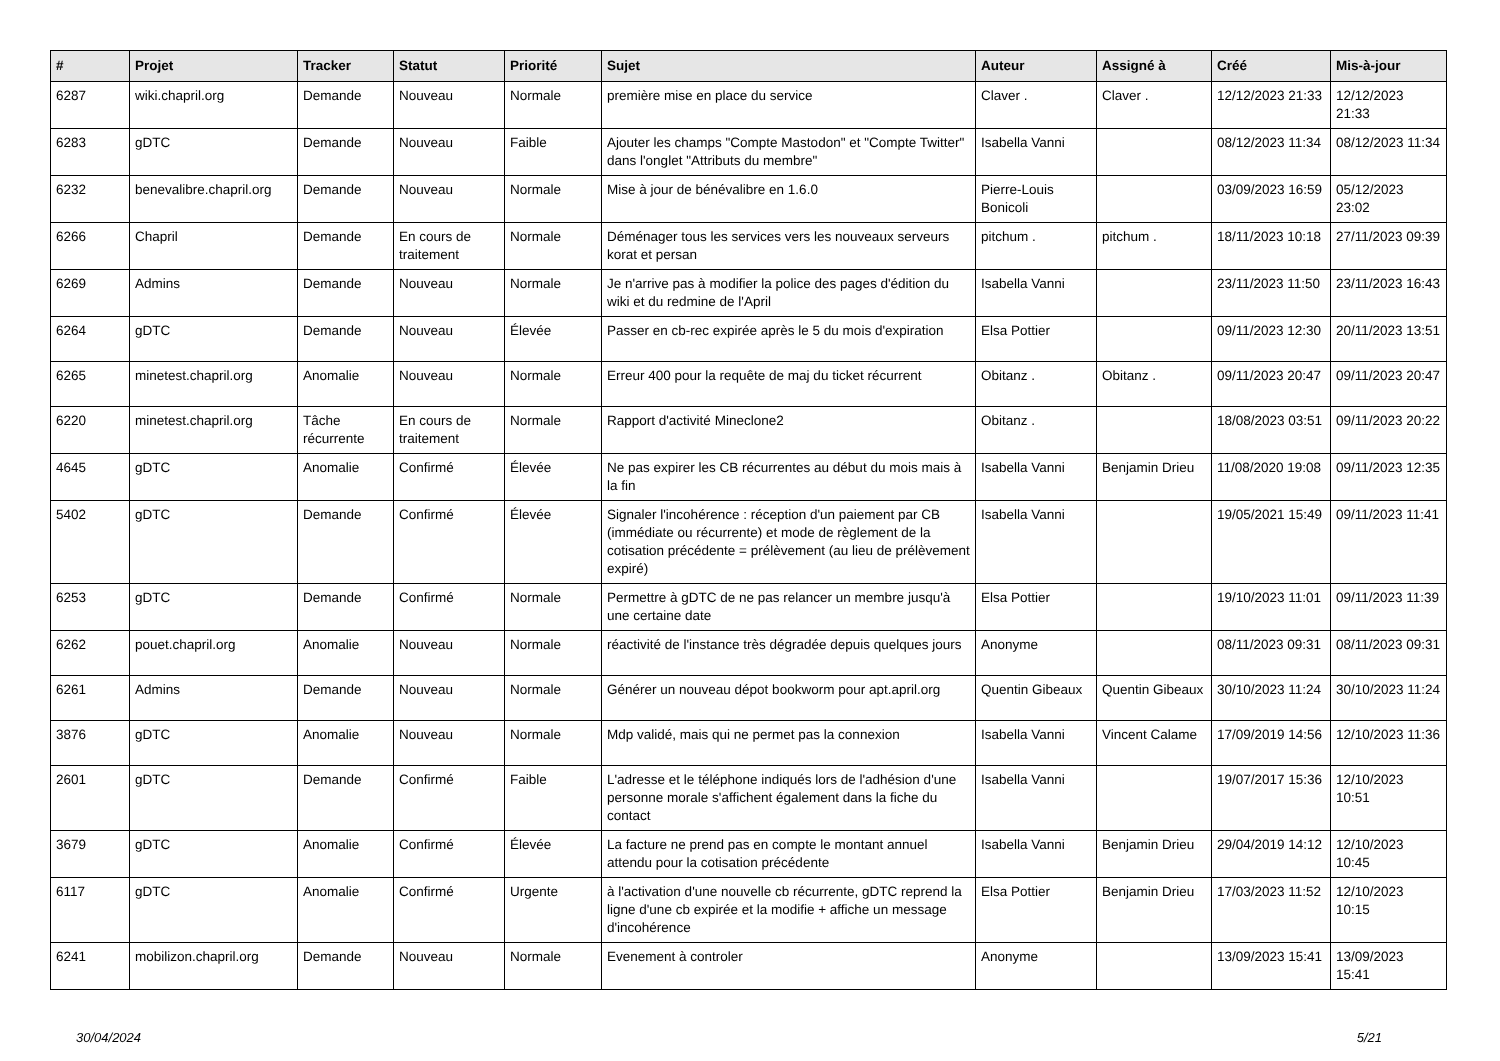| # | Projet | Tracker | Statut | Priorité | Sujet | Auteur | Assigné à | Créé | Mis-à-jour |
| --- | --- | --- | --- | --- | --- | --- | --- | --- | --- |
| 6287 | wiki.chapril.org | Demande | Nouveau | Normale | première mise en place du service | Claver . | Claver . | 12/12/2023 21:33 | 12/12/2023 21:33 |
| 6283 | gDTC | Demande | Nouveau | Faible | Ajouter les champs "Compte Mastodon" et "Compte Twitter" dans l'onglet "Attributs du membre" | Isabella Vanni | | 08/12/2023 11:34 | 08/12/2023 11:34 |
| 6232 | benevalibre.chapril.org | Demande | Nouveau | Normale | Mise à jour de bénévalibre en 1.6.0 | Pierre-Louis Bonicoli | | 03/09/2023 16:59 | 05/12/2023 23:02 |
| 6266 | Chapril | Demande | En cours de traitement | Normale | Déménager tous les services vers les nouveaux serveurs korat et persan | pitchum . | pitchum . | 18/11/2023 10:18 | 27/11/2023 09:39 |
| 6269 | Admins | Demande | Nouveau | Normale | Je n'arrive pas à modifier la police des pages d'édition du wiki et du redmine de l'April | Isabella Vanni | | 23/11/2023 11:50 | 23/11/2023 16:43 |
| 6264 | gDTC | Demande | Nouveau | Élevée | Passer en cb-rec expirée après le 5 du mois d'expiration | Elsa Pottier | | 09/11/2023 12:30 | 20/11/2023 13:51 |
| 6265 | minetest.chapril.org | Anomalie | Nouveau | Normale | Erreur 400 pour la requête de maj du ticket récurrent | Obitanz . | Obitanz . | 09/11/2023 20:47 | 09/11/2023 20:47 |
| 6220 | minetest.chapril.org | Tâche récurrente | En cours de traitement | Normale | Rapport d'activité Mineclone2 | Obitanz . | | 18/08/2023 03:51 | 09/11/2023 20:22 |
| 4645 | gDTC | Anomalie | Confirmé | Élevée | Ne pas expirer les CB récurrentes au début du mois mais à la fin | Isabella Vanni | Benjamin Drieu | 11/08/2020 19:08 | 09/11/2023 12:35 |
| 5402 | gDTC | Demande | Confirmé | Élevée | Signaler l'incohérence : réception d'un paiement par CB (immédiate ou récurrente) et mode de règlement de la cotisation précédente = prélèvement (au lieu de prélèvement expiré) | Isabella Vanni | | 19/05/2021 15:49 | 09/11/2023 11:41 |
| 6253 | gDTC | Demande | Confirmé | Normale | Permettre à gDTC de ne pas relancer un membre jusqu'à une certaine date | Elsa Pottier | | 19/10/2023 11:01 | 09/11/2023 11:39 |
| 6262 | pouet.chapril.org | Anomalie | Nouveau | Normale | réactivité de l'instance très dégradée depuis quelques jours | Anonyme | | 08/11/2023 09:31 | 08/11/2023 09:31 |
| 6261 | Admins | Demande | Nouveau | Normale | Générer un nouveau dépot bookworm pour apt.april.org | Quentin Gibeaux | Quentin Gibeaux | 30/10/2023 11:24 | 30/10/2023 11:24 |
| 3876 | gDTC | Anomalie | Nouveau | Normale | Mdp validé, mais qui ne permet pas la connexion | Isabella Vanni | Vincent Calame | 17/09/2019 14:56 | 12/10/2023 11:36 |
| 2601 | gDTC | Demande | Confirmé | Faible | L'adresse et le téléphone indiqués lors de l'adhésion d'une personne morale s'affichent également dans la fiche du contact | Isabella Vanni | | 19/07/2017 15:36 | 12/10/2023 10:51 |
| 3679 | gDTC | Anomalie | Confirmé | Élevée | La facture ne prend pas en compte le montant annuel attendu pour la cotisation précédente | Isabella Vanni | Benjamin Drieu | 29/04/2019 14:12 | 12/10/2023 10:45 |
| 6117 | gDTC | Anomalie | Confirmé | Urgente | à l'activation d'une nouvelle cb récurrente, gDTC reprend la ligne d'une cb expirée et la modifie + affiche un message d'incohérence | Elsa Pottier | Benjamin Drieu | 17/03/2023 11:52 | 12/10/2023 10:15 |
| 6241 | mobilizon.chapril.org | Demande | Nouveau | Normale | Evenement à controler | Anonyme | | 13/09/2023 15:41 | 13/09/2023 15:41 |
30/04/2024 5/21